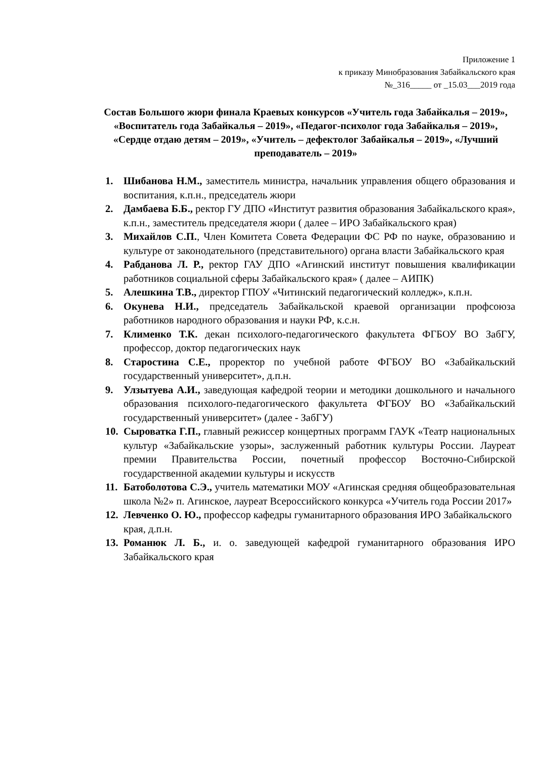Приложение 1
к приказу Минобразования Забайкальского края
№_316_____ от _15.03___2019 года
Состав Большого жюри финала Краевых конкурсов «Учитель года Забайкалья – 2019», «Воспитатель года Забайкалья – 2019», «Педагог-психолог года Забайкалья – 2019», «Сердце отдаю детям – 2019», «Учитель – дефектолог Забайкалья – 2019», «Лучший преподаватель – 2019»
1. Шибанова Н.М., заместитель министра, начальник управления общего образования и воспитания, к.п.н., председатель жюри
2. Дамбаева Б.Б., ректор ГУ ДПО «Институт развития образования Забайкальского края», к.п.н., заместитель председателя жюри ( далее – ИРО Забайкальского края)
3. Михайлов С.П., Член Комитета Совета Федерации ФС РФ по науке, образованию и культуре от законодательного (представительного) органа власти Забайкальского края
4. Рабданова Л. Р., ректор ГАУ ДПО «Агинский институт повышения квалификации работников социальной сферы Забайкальского края» ( далее – АИПК)
5. Алешкина Т.В., директор ГПОУ «Читинский педагогический колледж», к.п.н.
6. Окунева Н.И., председатель Забайкальской краевой организации профсоюза работников народного образования и науки РФ, к.с.н.
7. Клименко Т.К. декан психолого-педагогического факультета ФГБОУ ВО ЗабГУ, профессор, доктор педагогических наук
8. Старостина С.Е., проректор по учебной работе ФГБОУ ВО «Забайкальский государственный университет», д.п.н.
9. Улзытуева А.И., заведующая кафедрой теории и методики дошкольного и начального образования психолого-педагогического факультета ФГБОУ ВО «Забайкальский государственный университет» (далее - ЗабГУ)
10. Сыроватка Г.П., главный режиссер концертных программ ГАУК «Театр национальных культур «Забайкальские узоры», заслуженный работник культуры России. Лауреат премии Правительства России, почетный профессор Восточно-Сибирской государственной академии культуры и искусств
11. Батоболотова С.Э., учитель математики МОУ «Агинская средняя общеобразовательная школа №2» п. Агинское, лауреат Всероссийского конкурса «Учитель года России 2017»
12. Левченко О. Ю., профессор кафедры гуманитарного образования ИРО Забайкальского края, д.п.н.
13. Романюк Л. Б., и. о. заведующей кафедрой гуманитарного образования ИРО Забайкальского края